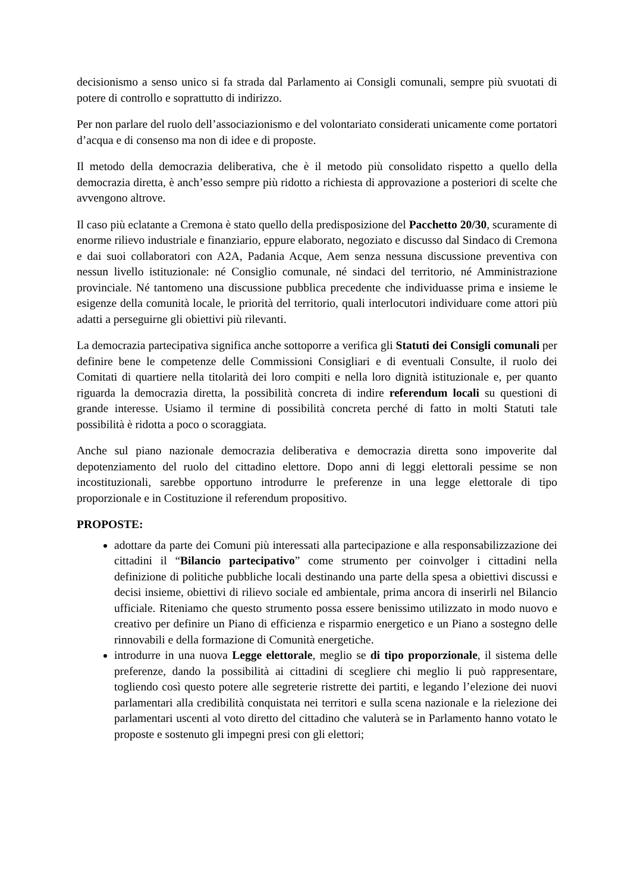decisionismo a senso unico si fa strada dal Parlamento ai Consigli comunali, sempre più svuotati di potere di controllo e soprattutto di indirizzo.
Per non parlare del ruolo dell’associazionismo e del volontariato considerati unicamente come portatori d’acqua e di consenso ma non di idee e di proposte.
Il metodo della democrazia deliberativa, che è il metodo più consolidato rispetto a quello della democrazia diretta, è anch’esso sempre più ridotto a richiesta di approvazione a posteriori di scelte che avvengono altrove.
Il caso più eclatante a Cremona è stato quello della predisposizione del Pacchetto 20/30, scuramente di enorme rilievo industriale e finanziario, eppure elaborato, negoziato e discusso dal Sindaco di Cremona e dai suoi collaboratori con A2A, Padania Acque, Aem senza nessuna discussione preventiva con nessun livello istituzionale: né Consiglio comunale, né sindaci del territorio, né Amministrazione provinciale. Né tantomeno una discussione pubblica precedente che individuasse prima e insieme le esigenze della comunità locale, le priorità del territorio, quali interlocutori individuare come attori più adatti a perseguirne gli obiettivi più rilevanti.
La democrazia partecipativa significa anche sottoporre a verifica gli Statuti dei Consigli comunali per definire bene le competenze delle Commissioni Consigliari e di eventuali Consulte, il ruolo dei Comitati di quartiere nella titolarità dei loro compiti e nella loro dignità istituzionale e, per quanto riguarda la democrazia diretta, la possibilità concreta di indire referendum locali su questioni di grande interesse. Usiamo il termine di possibilità concreta perché di fatto in molti Statuti tale possibilità è ridotta a poco o scoraggiata.
Anche sul piano nazionale democrazia deliberativa e democrazia diretta sono impoverite dal depotenziamento del ruolo del cittadino elettore. Dopo anni di leggi elettorali pessime se non incostituzionali, sarebbe opportuno introdurre le preferenze in una legge elettorale di tipo proporzionale e in Costituzione il referendum propositivo.
PROPOSTE:
adottare da parte dei Comuni più interessati alla partecipazione e alla responsabilizzazione dei cittadini il “Bilancio partecipativo” come strumento per coinvolger i cittadini nella definizione di politiche pubbliche locali destinando una parte della spesa a obiettivi discussi e decisi insieme, obiettivi di rilievo sociale ed ambientale, prima ancora di inserirli nel Bilancio ufficiale. Riteniamo che questo strumento possa essere benissimo utilizzato in modo nuovo e creativo per definire un Piano di efficienza e risparmio energetico e un Piano a sostegno delle rinnovabili e della formazione di Comunità energetiche.
introdurre in una nuova Legge elettorale, meglio se di tipo proporzionale, il sistema delle preferenze, dando la possibilità ai cittadini di scegliere chi meglio li può rappresentare, togliendo così questo potere alle segreterie ristrette dei partiti, e legando l’elezione dei nuovi parlamentari alla credibilità conquistata nei territori e sulla scena nazionale e la rielezione dei parlamentari uscenti al voto diretto del cittadino che valuterà se in Parlamento hanno votato le proposte e sostenuto gli impegni presi con gli elettori;